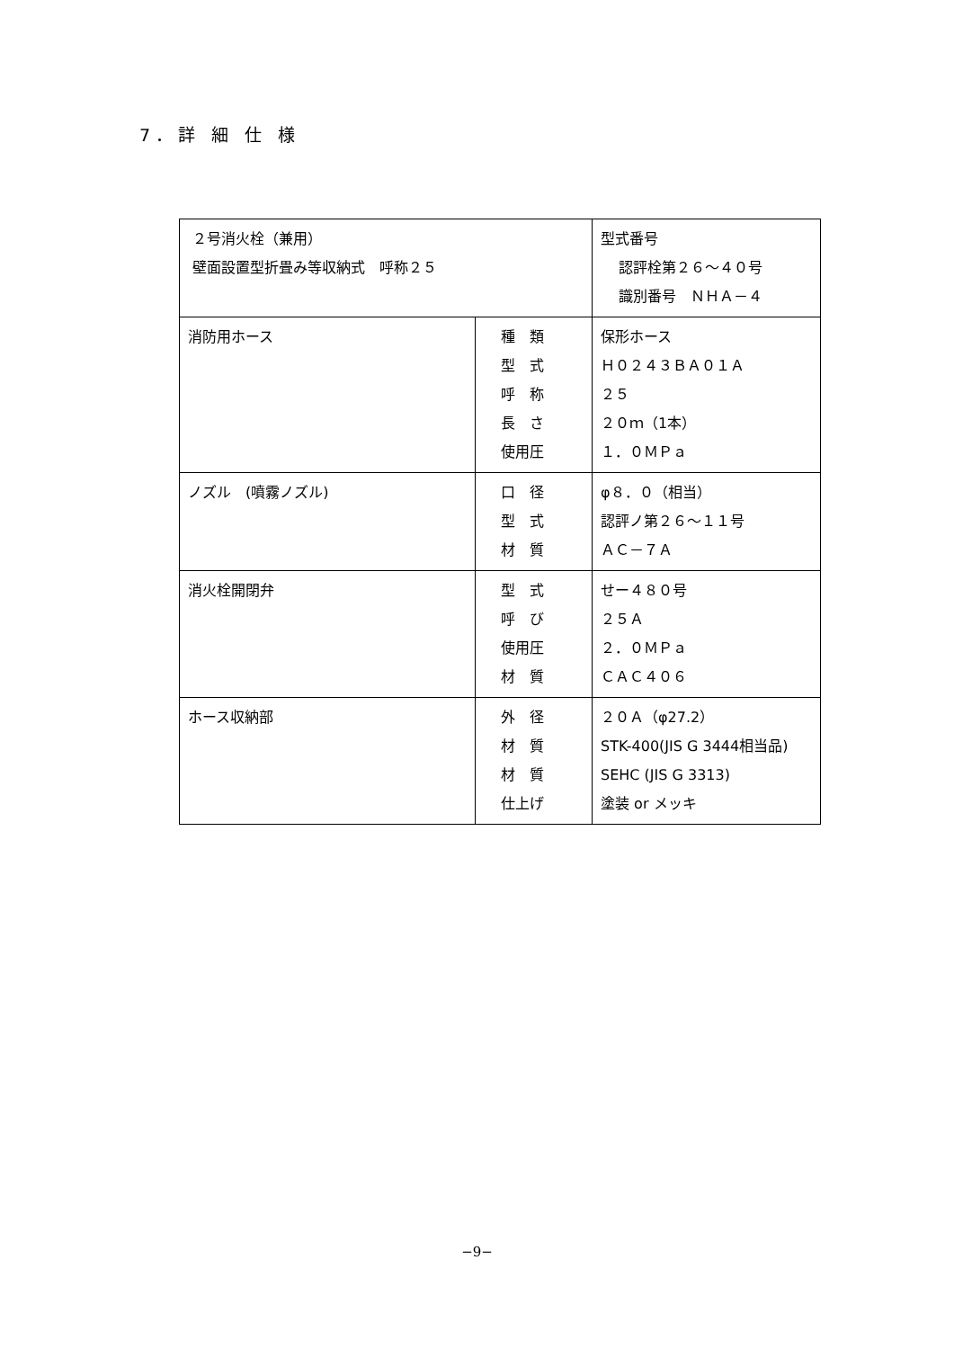7．詳 細 仕 様
| ２号消火栓（兼用） 壁面設置型折畳み等収納式 呼称２５ | | 型式番号 認評栓第２６～４０号 識別番号 ＮＨＡ－４ |
| 消防用ホース | 種 類 型 式 呼 称 長 さ 使用圧 | 保形ホース Ｈ０２４３ＢＡ０１Ａ ２５ ２０ｍ（1本） １．０ＭＰａ |
| ノズル (噴霧ノズル) | 口 径 型 式 材 質 | φ８．０（相当） 認評ノ第２６～１１号 ＡＣ－７Ａ |
| 消火栓開閉弁 | 型 式 呼 び 使用圧 材 質 | せー４８０号 ２５Ａ ２．０ＭＰａ ＣＡＣ４０６ |
| ホース収納部 | 外 径 材 質 材 質 仕上げ | ２０Ａ（φ27.2） STK-400(JIS G 3444相当品) SEHC (JIS G 3313) 塗装 or メッキ |
−9−